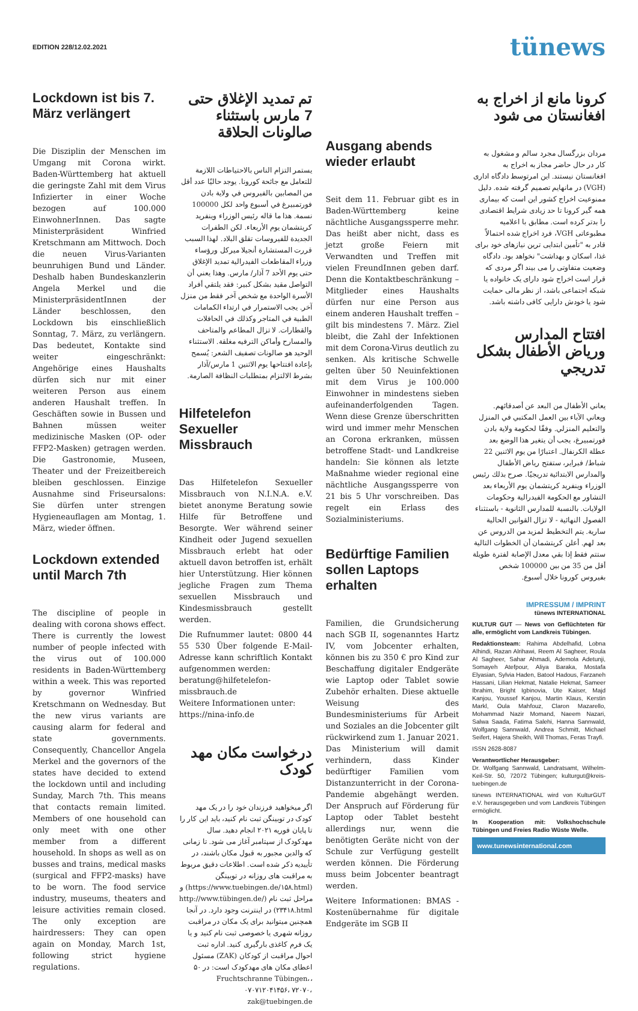EDITION 228/12.02.2021
tünews
Lockdown ist bis 7. März verlängert
Die Disziplin der Menschen im Umgang mit Corona wirkt. Baden-Württemberg hat aktuell die geringste Zahl mit dem Virus Infizierter in einer Woche bezogen auf 100.000 EinwohnerInnen. Das sagte Ministerpräsident Winfried Kretschmann am Mittwoch. Doch die neuen Virus-Varianten beunruhigen Bund und Länder. Deshalb haben Bundeskanzlerin Angela Merkel und die MinisterpräsidentInnen der Länder beschlossen, den Lockdown bis einschließlich Sonntag, 7. März, zu verlängern. Das bedeutet, Kontakte sind weiter eingeschränkt: Angehörige eines Haushalts dürfen sich nur mit einer weiteren Person aus einem anderen Haushalt treffen. In Geschäften sowie in Bussen und Bahnen müssen weiter medizinische Masken (OP- oder FFP2-Masken) getragen werden. Die Gastronomie, Museen, Theater und der Freizeitbereich bleiben geschlossen. Einzige Ausnahme sind Friseursalons: Sie dürfen unter strengen Hygieneauflagen am Montag, 1. März, wieder öffnen.
Lockdown extended until March 7th
The discipline of people in dealing with corona shows effect. There is currently the lowest number of people infected with the virus out of 100.000 residents in Baden-Württemberg within a week. This was reported by governor Winfried Kretschmann on Wednesday. But the new virus variants are causing alarm for federal and state governments. Consequently, Chancellor Angela Merkel and the governors of the states have decided to extend the lockdown until and including Sunday, March 7th. This means that contacts remain limited. Members of one household can only meet with one other member from a different household. In shops as well as on busses and trains, medical masks (surgical and FFP2-masks) have to be worn. The food service industry, museums, theaters and leisure activities remain closed. The only exception are hairdressers: They can open again on Monday, March 1st, following strict hygiene regulations.
تم تمديد الإغلاق حتى 7 مارس باستثناء صالونات الحلاقة
يستمر التزام الناس بالاحتياطات اللازمة للتعامل مع جائحة كورونا. يوجد حاليًا عدد أقل من المصابين بالفيروس في ولاية بادن فورتمبيرغ في أسبوع واحد لكل 100000 نسمة. هذا ما قاله رئيس الوزراء وينفريد كريتشمان يوم الأربعاء. لكن الطفرات الجديدة للفيروسات تقلق البلاد. لهذا السبب قررت المستشارة أنجيلا ميركل ورؤساء وزراء المقاطعات الفيدرالية تمديد الإغلاق حتى يوم الأحد 7 آذار/ مارس. وهذا يعني أن التواصل مقيد بشكل كبير: فقد يلتقي أفراد الأسرة الواحدة مع شخص آخر فقط من منزل آخر. يجب الاستمرار في ارتداء الكمامات الطبية في المتاجر وكذلك في الحافلات والقطارات. لا تزال المطاعم والمتاحف والمسارح وأماكن الترفيه مغلقة. الاستثناء الوحيد هو صالونات تصفيف الشعر: يُسمح بإعادة افتتاحها يوم الاثنين 1 مارس/آذار بشرط الالتزام بمتطلبات النظافة الصارمة.
Hilfetelefon Sexueller Missbrauch
Das Hilfetelefon Sexueller Missbrauch von N.I.N.A. e.V. bietet anonyme Beratung sowie Hilfe für Betroffene und Besorgte. Wer während seiner Kindheit oder Jugend sexuellen Missbrauch erlebt hat oder aktuell davon betroffen ist, erhält hier Unterstützung. Hier können jegliche Fragen zum Thema sexuellen Missbrauch und Kindesmissbrauch gestellt werden.
Die Rufnummer lautet: 0800 44 55 530 Über folgende E-Mail-Adresse kann schriftlich Kontakt aufgenommen werden:
beratung@hilfetelefon-missbrauch.de
Weitere Informationen unter:
https://nina-info.de
درخواست مکان مهد کودک
اگر میخواهید فرزندان خود را در یک مهد کودک در توبینگن ثبت نام کنید، باید این کار را تا پایان فوریه ۲۰۲۱ انجام دهید. سال مهدکودک از سپتامبر آغاز می شود. تا زمانی که والدین مجبور به قبول مکان باشند، در تأییدیه ذکر شده است. اطلاعات دقیق مربوط به مراقبت های روزانه در توبینگن (https://www.tuebingen.de/۱۵۸.html) و مراحل ثبت نام (http://www.tübingen.de/۲۳۴۱۸.html) در اینترنت وجود دارد. در آنجا همچنین میتوانید برای یک مکان در مراقبت روزانه شهری یا خصوصی ثبت نام کنید و یا یک فرم کاغذی بارگیری کنید. اداره ثبت احوال مراقبت از کودکان (ZAK) مسئول اعطای مکان های مهدکودک است: در ۵۰ ،Fruchtschranne Tübingen، ۰۷۰۷۱۲۰۴۱۴۵۶، ۷۲۰۷۰، zak@tuebingen.de
Ausgang abends wieder erlaubt
Seit dem 11. Februar gibt es in Baden-Württemberg keine nächtliche Ausgangssperre mehr. Das heißt aber nicht, dass es jetzt große Feiern mit Verwandten und Treffen mit vielen FreundInnen geben darf. Denn die Kontaktbeschränkung – Mitglieder eines Haushalts dürfen nur eine Person aus einem anderen Haushalt treffen – gilt bis mindestens 7. März. Ziel bleibt, die Zahl der Infektionen mit dem Corona-Virus deutlich zu senken. Als kritische Schwelle gelten über 50 Neuinfektionen mit dem Virus je 100.000 Einwohner in mindestens sieben aufeinanderfolgenden Tagen. Wenn diese Grenze überschritten wird und immer mehr Menschen an Corona erkranken, müssen betroffene Stadt- und Landkreise handeln: Sie können als letzte Maßnahme wieder regional eine nächtliche Ausgangssperre von 21 bis 5 Uhr vorschreiben. Das regelt ein Erlass des Sozialministeriums.
Bedürftige Familien sollen Laptops erhalten
Familien, die Grundsicherung nach SGB II, sogenanntes Hartz IV, vom Jobcenter erhalten, können bis zu 350 € pro Kind zur Beschaffung digitaler Endgeräte wie Laptop oder Tablet sowie Zubehör erhalten. Diese aktuelle Weisung des Bundesministeriums für Arbeit und Soziales an die Jobcenter gilt rückwirkend zum 1. Januar 2021. Das Ministerium will damit verhindern, dass Kinder bedürftiger Familien vom Distanzunterricht in der Corona-Pandemie abgehängt werden. Der Anspruch auf Förderung für Laptop oder Tablet besteht allerdings nur, wenn die benötigten Geräte nicht von der Schule zur Verfügung gestellt werden können. Die Förderung muss beim Jobcenter beantragt werden.
Weitere Informationen: BMAS - Kostenübernahme für digitale Endgeräte im SGB II
کرونا مانع از اخراج به افغانستان می شود
مردان بزرگسال مجرد سالم و مشغول به کار در حال حاضر مجاز به اخراج به افغانستان نیستند. این امرتوسط دادگاه اداری (VGH) در مانهایم تصمیم گرفته شده. دلیل ممنوعیت اخراج کشور این است که بیماری همه گیر کرونا تا حد زیادی شرایط اقتصادی را بدتر کرده است. مطابق با اعلامیه مطبوعاتی VGH، فرد اخراج شده احتمالاً قادر به "تأمین ابتدایی ترین نیازهای خود برای غذا، اسکان و بهداشت" نخواهد بود. دادگاه وضعیت متفاوتی را می بیند اگر مردی که قرار است اخراج شود دارای یک خانواده یا شبکه اجتماعی باشد، از نظر مالی حمایت شود یا خودش دارایی کافی داشته باشد.
افتتاح المدارس ورياض الأطفال بشكل تدريجي
يعاني الأطفال من البعد عن أصدقائهم. ويعاني الآباء بين العمل المكتبي في المنزل والتعليم المنزلي. وفقًا لحكومة ولاية بادن فورتمبيرغ، يجب أن يتغير هذا الوضع بعد عطلة الكرنفال. اعتبارًا من يوم الاثنين 22 شباط/ فبراير، ستفتح رياض الأطفال والمدارس الابتدائية تدريجيًا. صرح بذلك رئيس الوزراء وينفريد كريتشمان يوم الأربعاء بعد التشاور مع الحكومة الفيدرالية وحكومات الولايات. بالنسبة للمدارس الثانوية - باستثناء الفصول النهائية - لا تزال القوانين الحالية سارية. يتم التخطيط لمزيد من الدروس عن بعد لهم. أعلن كريتشمان أن الخطوات التالية ستتم فقط إذا بقي معدل الإصابة لفترة طويلة أقل من 35 من بين 100000 شخص بفيروس كورونا خلال أسبوع.
IMPRESSUM / IMPRINT
tünews INTERNATIONAL
KULTUR GUT — News von Geflüchteten für alle, ermöglicht vom Landkreis Tübingen.
Redaktionsteam: Rahima Abdelhafid, Lobna Alhindi, Razan Alrihawi, Reem Al Sagheer, Roula Al Sagheer, Sahar Ahmadi, Ademola Adetunji, Somayeh Atefpour, Aliya Baraka, Mostafa Elyasian, Sylvia Haden, Batool Hadous, Farzaneh Hassani, Lilian Hekmat, Natalie Hekmat, Sameer Ibrahim, Bright Igbinovia, Ute Kaiser, Majd Kanjou, Youssef Kanjou, Martin Klaus, Kerstin Markl, Oula Mahfouz, Claron Mazarello, Mohammad Nazir Momand, Naeem Nazari, Salwa Saada, Fatima Salehi, Hanna Sannwald, Wolfgang Sannwald, Andrea Schmitt, Michael Seifert, Hajera Sheikh, Will Thomas, Feras Trayfi.
ISSN 2628-8087
Verantwortlicher Herausgeber:
Dr. Wolfgang Sannwald, Landratsamt, Wilhelm-Keil-Str. 50, 72072 Tübingen; kulturgut@kreis-tuebingen.de
tünews INTERNATIONAL wird von KulturGUT e.V. herausgegeben und vom Landkreis Tübingen ermöglicht.
In Kooperation mit: Volkshochschule Tübingen und Freies Radio Wüste Welle.
www.tunewsinternational.com